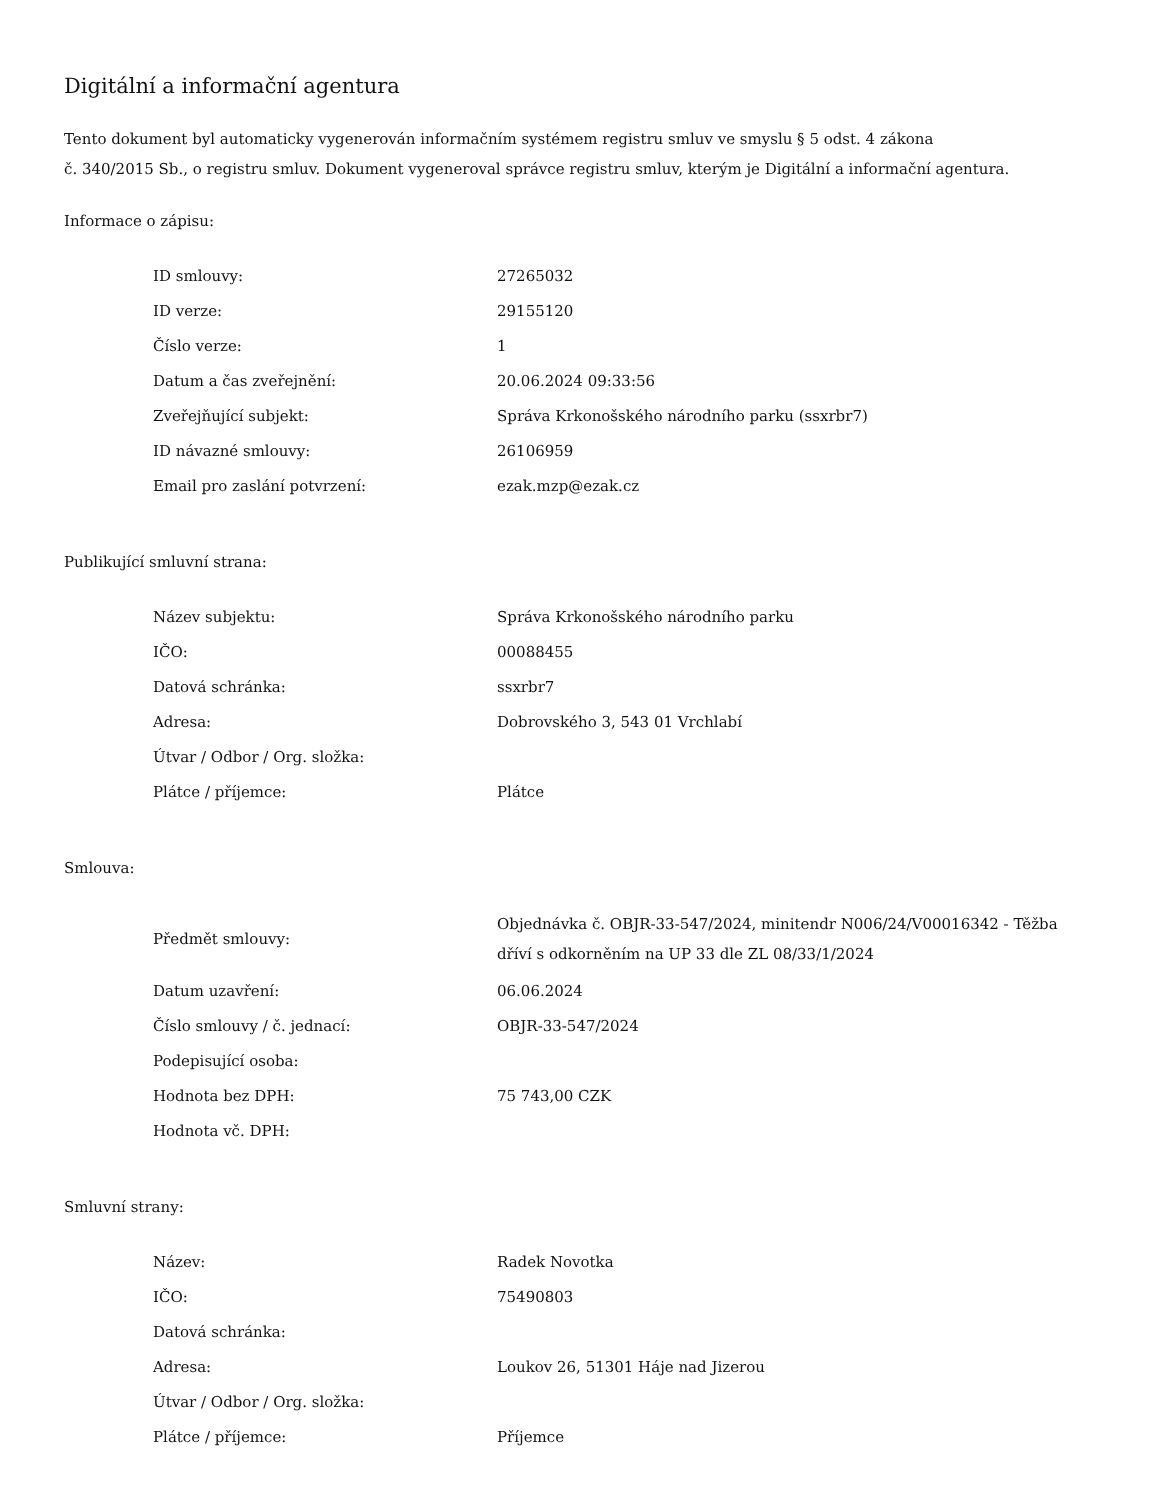Digitální a informační agentura
Tento dokument byl automaticky vygenerován informačním systémem registru smluv ve smyslu § 5 odst. 4 zákona
č. 340/2015 Sb., o registru smluv. Dokument vygeneroval správce registru smluv, kterým je Digitální a informační agentura.
Informace o zápisu:
| ID smlouvy: | 27265032 |
| ID verze: | 29155120 |
| Číslo verze: | 1 |
| Datum a čas zveřejnění: | 20.06.2024 09:33:56 |
| Zveřejňující subjekt: | Správa Krkonošského národního parku (ssxrbr7) |
| ID návazné smlouvy: | 26106959 |
| Email pro zaslání potvrzení: | ezak.mzp@ezak.cz |
Publikující smluvní strana:
| Název subjektu: | Správa Krkonošského národního parku |
| IČO: | 00088455 |
| Datová schránka: | ssxrbr7 |
| Adresa: | Dobrovského 3, 543 01 Vrchlabí |
| Útvar / Odbor / Org. složka: | |
| Plátce / příjemce: | Plátce |
Smlouva:
| Předmět smlouvy: | Objednávka č. OBJR-33-547/2024, minitendr N006/24/V00016342 - Těžba dříví s odkorněním na UP 33 dle ZL 08/33/1/2024 |
| Datum uzavření: | 06.06.2024 |
| Číslo smlouvy / č. jednací: | OBJR-33-547/2024 |
| Podepisující osoba: | |
| Hodnota bez DPH: | 75 743,00 CZK |
| Hodnota vč. DPH: | |
Smluvní strany:
| Název: | Radek Novotka |
| IČO: | 75490803 |
| Datová schránka: | |
| Adresa: | Loukov 26, 51301 Háje nad Jizerou |
| Útvar / Odbor / Org. složka: | |
| Plátce / příjemce: | Příjemce |